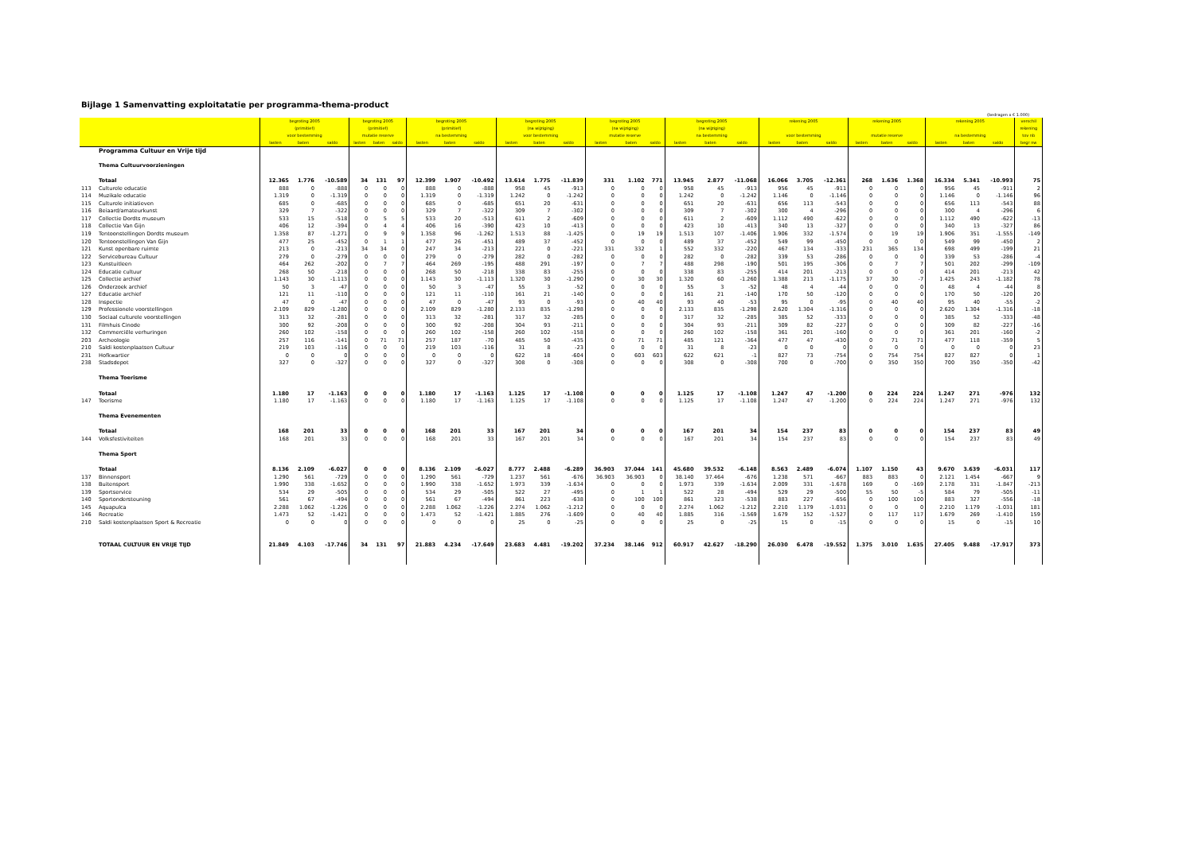Bijlage 1 Samenvatting exploitatatie per programma-thema-product
(bedragen x € 1.000)
| | | begroting 2005 | | | begroting 2005 | | | begroting 2005 | | | begroting 2005 | | | begroting 2005 | | | begroting 2005 | | | rekening 2005 | | | rekening 2005 | | | rekening 2005 | | | verschil |
| --- | --- | --- | --- | --- | --- | --- | --- | --- | --- | --- | --- | --- | --- | --- | --- | --- | --- | --- | --- | --- | --- | --- | --- | --- | --- | --- | --- | --- | --- |
| | | (primitief) | | | (primitief) | | | (primitief) | | | (na wijziging) | | | (na wijziging) | | | (na wijziging) | | | | | | | | | | | | rekening |
| | | voor bestemming | | | mutatie reserve | | | na bestemming | | | voor bestemming | | | mutatie reserve | | | na bestemming | | | voor bestemming | | | mutatie reserve | | | na bestemming | | | tov nb |
| | | lasten | baten | saldo | lasten | baten | saldo | lasten | baten | saldo | lasten | baten | saldo | lasten | baten | saldo | lasten | baten | saldo | lasten | baten | saldo | lasten | baten | saldo | lasten | baten | saldo | begr nw |
| | Programma Cultuur en Vrije tijd | | | | | | | | | | | | | | | | | | | | | | | | | | | | |
| | Thema Cultuurvoorzieningen | | | | | | | | | | | | | | | | | | | | | | | | | | | | |
| | Totaal | 12.365 | 1.776 | -10.589 | 34 | 131 | 97 | 12.399 | 1.907 | -10.492 | 13.614 | 1.775 | -11.839 | 331 | 1.102 | 771 | 13.945 | 2.877 | -11.068 | 16.066 | 3.705 | -12.361 | 268 | 1.636 | 1.368 | 16.334 | 5.341 | -10.993 | 75 |
| 113 | Culturele educatie | 888 | 0 | -888 | 0 | 0 | 0 | 888 | 0 | -888 | 958 | 45 | -913 | 0 | 0 | 0 | 958 | 45 | -913 | 956 | 45 | -911 | 0 | 0 | 0 | 956 | 45 | -911 | 2 |
| 114 | Muzikale educatie | 1.319 | 0 | -1.319 | 0 | 0 | 0 | 1.319 | 0 | -1.319 | 1.242 | 0 | -1.242 | 0 | 0 | 0 | 1.242 | 0 | -1.242 | 1.146 | 0 | -1.146 | 0 | 0 | 0 | 1.146 | 0 | -1.146 | 96 |
| 115 | Culturele initiatieven | 685 | 0 | -685 | 0 | 0 | 0 | 685 | 0 | -685 | 651 | 20 | -631 | 0 | 0 | 0 | 651 | 20 | -631 | 656 | 113 | -543 | 0 | 0 | 0 | 656 | 113 | -543 | 88 |
| 116 | Beiaard/amateurkunst | 329 | 7 | -322 | 0 | 0 | 0 | 329 | 7 | -322 | 309 | 7 | -302 | 0 | 0 | 0 | 309 | 7 | -302 | 300 | 4 | -296 | 0 | 0 | 0 | 300 | 4 | -296 | 6 |
| 117 | Collectie Dordts museum | 533 | 15 | -518 | 0 | 5 | 5 | 533 | 20 | -513 | 611 | 2 | -609 | 0 | 0 | 0 | 611 | 2 | -609 | 1.112 | 490 | -622 | 0 | 0 | 0 | 1.112 | 490 | -622 | -13 |
| 118 | Collectie Van Gijn | 406 | 12 | -394 | 0 | 4 | 4 | 406 | 16 | -390 | 423 | 10 | -413 | 0 | 0 | 0 | 423 | 10 | -413 | 340 | 13 | -327 | 0 | 0 | 0 | 340 | 13 | -327 | 86 |
| 119 | Tentoonstellingen Dordts museum | 1.358 | 87 | -1.271 | 0 | 9 | 9 | 1.358 | 96 | -1.262 | 1.513 | 88 | -1.425 | 0 | 19 | 19 | 1.513 | 107 | -1.406 | 1.906 | 332 | -1.574 | 0 | 19 | 19 | 1.906 | 351 | -1.555 | -149 |
| 120 | Tentoonstellingen Van Gijn | 477 | 25 | -452 | 0 | 1 | 1 | 477 | 26 | -451 | 489 | 37 | -452 | 0 | 0 | 0 | 489 | 37 | -452 | 549 | 99 | -450 | 0 | 0 | 0 | 549 | 99 | -450 | 2 |
| 121 | Kunst openbare ruimte | 213 | 0 | -213 | 34 | 34 | 0 | 247 | 34 | -213 | 221 | 0 | -221 | 331 | 332 | 1 | 552 | 332 | -220 | 467 | 134 | -333 | 231 | 365 | 134 | 698 | 499 | -199 | 21 |
| 122 | Servicebureau Cultuur | 279 | 0 | -279 | 0 | 0 | 0 | 279 | 0 | -279 | 282 | 0 | -282 | 0 | 0 | 0 | 282 | 0 | -282 | 339 | 53 | -286 | 0 | 0 | 0 | 339 | 53 | -286 | -4 |
| 123 | Kunstuitleen | 464 | 262 | -202 | 0 | 7 | 7 | 464 | 269 | -195 | 488 | 291 | -197 | 0 | 7 | 7 | 488 | 298 | -190 | 501 | 195 | -306 | 0 | 7 | 7 | 501 | 202 | -299 | -109 |
| 124 | Educatie cultuur | 268 | 50 | -218 | 0 | 0 | 0 | 268 | 50 | -218 | 338 | 83 | -255 | 0 | 0 | 0 | 338 | 83 | -255 | 414 | 201 | -213 | 0 | 0 | 0 | 414 | 201 | -213 | 42 |
| 125 | Collectie archief | 1.143 | 30 | -1.113 | 0 | 0 | 0 | 1.143 | 30 | -1.113 | 1.320 | 30 | -1.290 | 0 | 30 | 30 | 1.320 | 60 | -1.260 | 1.388 | 213 | -1.175 | 37 | 30 | -7 | 1.425 | 243 | -1.182 | 78 |
| 126 | Onderzoek archief | 50 | 3 | -47 | 0 | 0 | 0 | 50 | 3 | -47 | 55 | 3 | -52 | 0 | 0 | 0 | 55 | 3 | -52 | 48 | 4 | -44 | 0 | 0 | 0 | 48 | 4 | -44 | 8 |
| 127 | Educatie archief | 121 | 11 | -110 | 0 | 0 | 0 | 121 | 11 | -110 | 161 | 21 | -140 | 0 | 0 | 0 | 161 | 21 | -140 | 170 | 50 | -120 | 0 | 0 | 0 | 170 | 50 | -120 | 20 |
| 128 | Inspectie | 47 | 0 | -47 | 0 | 0 | 0 | 47 | 0 | -47 | 93 | 0 | -93 | 0 | 40 | 40 | 93 | 40 | -53 | 95 | 0 | -95 | 0 | 40 | 40 | 95 | 40 | -55 | -2 |
| 129 | Professionele voorstellingen | 2.109 | 829 | -1.280 | 0 | 0 | 0 | 2.109 | 829 | -1.280 | 2.133 | 835 | -1.298 | 0 | 0 | 0 | 2.133 | 835 | -1.298 | 2.620 | 1.304 | -1.316 | 0 | 0 | 0 | 2.620 | 1.304 | -1.316 | -18 |
| 130 | Sociaal culturele voorstellingen | 313 | 32 | -281 | 0 | 0 | 0 | 313 | 32 | -281 | 317 | 32 | -285 | 0 | 0 | 0 | 317 | 32 | -285 | 385 | 52 | -333 | 0 | 0 | 0 | 385 | 52 | -333 | -48 |
| 131 | Filmhuis Cinode | 300 | 92 | -208 | 0 | 0 | 0 | 300 | 92 | -208 | 304 | 93 | -211 | 0 | 0 | 0 | 304 | 93 | -211 | 309 | 82 | -227 | 0 | 0 | 0 | 309 | 82 | -227 | -16 |
| 132 | Commerciële verhuringen | 260 | 102 | -158 | 0 | 0 | 0 | 260 | 102 | -158 | 260 | 102 | -158 | 0 | 0 | 0 | 260 | 102 | -158 | 361 | 201 | -160 | 0 | 0 | 0 | 361 | 201 | -160 | -2 |
| 203 | Archeologie | 257 | 116 | -141 | 0 | 71 | 71 | 257 | 187 | -70 | 485 | 50 | -435 | 0 | 71 | 71 | 485 | 121 | -364 | 477 | 47 | -430 | 0 | 71 | 71 | 477 | 118 | -359 | 5 |
| 210 | Saldi kostenplaatsen Cultuur | 219 | 103 | -116 | 0 | 0 | 0 | 219 | 103 | -116 | 31 | 8 | -23 | 0 | 0 | 0 | 31 | 8 | -23 | 0 | 0 | 0 | 0 | 0 | 0 | 0 | 0 | 0 | 23 |
| 231 | Hofkwartier | 0 | 0 | 0 | 0 | 0 | 0 | 0 | 0 | 0 | 622 | 18 | -604 | 0 | 603 | 603 | 622 | 621 | -1 | 827 | 73 | -754 | 0 | 754 | 754 | 827 | 827 | 0 | 1 |
| 238 | Stadsdepot | 327 | 0 | -327 | 0 | 0 | 0 | 327 | 0 | -327 | 308 | 0 | -308 | 0 | 0 | 0 | 308 | 0 | -308 | 700 | 0 | -700 | 0 | 350 | 350 | 700 | 350 | -350 | -42 |
| | Thema Toerisme | | | | | | | | | | | | | | | | | | | | | | | | | | | | |
| | Totaal | 1.180 | 17 | -1.163 | 0 | 0 | 0 | 1.180 | 17 | -1.163 | 1.125 | 17 | -1.108 | 0 | 0 | 0 | 1.125 | 17 | -1.108 | 1.247 | 47 | -1.200 | 0 | 224 | 224 | 1.247 | 271 | -976 | 132 |
| 147 | Toerisme | 1.180 | 17 | -1.163 | 0 | 0 | 0 | 1.180 | 17 | -1.163 | 1.125 | 17 | -1.108 | 0 | 0 | 0 | 1.125 | 17 | -1.108 | 1.247 | 47 | -1.200 | 0 | 224 | 224 | 1.247 | 271 | -976 | 132 |
| | Thema Evenementen | | | | | | | | | | | | | | | | | | | | | | | | | | | | |
| | Totaal | 168 | 201 | 33 | 0 | 0 | 0 | 168 | 201 | 33 | 167 | 201 | 34 | 0 | 0 | 0 | 167 | 201 | 34 | 154 | 237 | 83 | 0 | 0 | 0 | 154 | 237 | 83 | 49 |
| 144 | Volksfestiviteiten | 168 | 201 | 33 | 0 | 0 | 0 | 168 | 201 | 33 | 167 | 201 | 34 | 0 | 0 | 0 | 167 | 201 | 34 | 154 | 237 | 83 | 0 | 0 | 0 | 154 | 237 | 83 | 49 |
| | Thema Sport | | | | | | | | | | | | | | | | | | | | | | | | | | | | |
| | Totaal | 8.136 | 2.109 | -6.027 | 0 | 0 | 0 | 8.136 | 2.109 | -6.027 | 8.777 | 2.488 | -6.289 | 36.903 | 37.044 | 141 | 45.680 | 39.532 | -6.148 | 8.563 | 2.489 | -6.074 | 1.107 | 1.150 | 43 | 9.670 | 3.639 | -6.031 | 117 |
| 137 | Binnensport | 1.290 | 561 | -729 | 0 | 0 | 0 | 1.290 | 561 | -729 | 1.237 | 561 | -676 | 36.903 | 36.903 | 0 | 38.140 | 37.464 | -676 | 1.238 | 571 | -667 | 883 | 883 | 0 | 2.121 | 1.454 | -667 | 9 |
| 138 | Buitensport | 1.990 | 338 | -1.652 | 0 | 0 | 0 | 1.990 | 338 | -1.652 | 1.973 | 339 | -1.634 | 0 | 0 | 0 | 1.973 | 339 | -1.634 | 2.009 | 331 | -1.678 | 169 | 0 | -169 | 2.178 | 331 | -1.847 | -213 |
| 139 | Sportservice | 534 | 29 | -505 | 0 | 0 | 0 | 534 | 29 | -505 | 522 | 27 | -495 | 0 | 1 | 1 | 522 | 28 | -494 | 529 | 29 | -500 | 55 | 50 | -5 | 584 | 79 | -505 | -11 |
| 140 | Sportondersteuning | 561 | 67 | -494 | 0 | 0 | 0 | 561 | 67 | -494 | 861 | 223 | -638 | 0 | 100 | 100 | 861 | 323 | -538 | 883 | 227 | -656 | 0 | 100 | 100 | 883 | 327 | -556 | -18 |
| 145 | Aquapulca | 2.288 | 1.062 | -1.226 | 0 | 0 | 0 | 2.288 | 1.062 | -1.226 | 2.274 | 1.062 | -1.212 | 0 | 0 | 0 | 2.274 | 1.062 | -1.212 | 2.210 | 1.179 | -1.031 | 0 | 0 | 0 | 2.210 | 1.179 | -1.031 | 181 |
| 146 | Recreatie | 1.473 | 52 | -1.421 | 0 | 0 | 0 | 1.473 | 52 | -1.421 | 1.885 | 276 | -1.609 | 0 | 40 | 40 | 1.885 | 316 | -1.569 | 1.679 | 152 | -1.527 | 0 | 117 | 117 | 1.679 | 269 | -1.410 | 159 |
| 210 | Saldi kostenplaatsen Sport & Recreatie | 0 | 0 | 0 | 0 | 0 | 0 | 0 | 0 | 0 | 25 | 0 | -25 | 0 | 0 | 0 | 25 | 0 | -25 | 15 | 0 | -15 | 0 | 0 | 0 | 15 | 0 | -15 | 10 |
| | TOTAAL CULTUUR EN VRIJE TIJD | 21.849 | 4.103 | -17.746 | 34 | 131 | 97 | 21.883 | 4.234 | -17.649 | 23.683 | 4.481 | -19.202 | 37.234 | 38.146 | 912 | 60.917 | 42.627 | -18.290 | 26.030 | 6.478 | -19.552 | 1.375 | 3.010 | 1.635 | 27.405 | 9.488 | -17.917 | 373 |